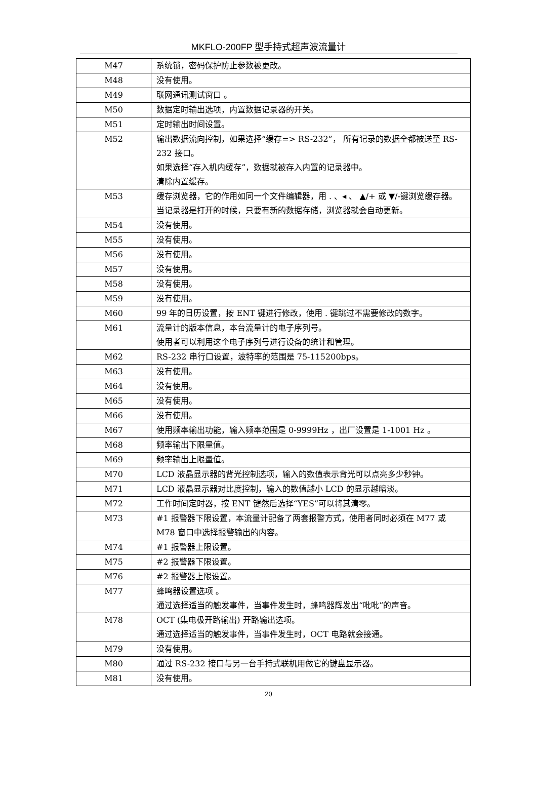MKFLO-200FP 型手持式超声波流量计
| M47 | 系统锁，密码保护防止参数被更改。 |
| M48 | 没有使用。 |
| M49 | 联网通讯测试窗口 。 |
| M50 | 数据定时输出选项，内置数据记录器的开关。 |
| M51 | 定时输出时间设置。 |
| M52 | 输出数据流向控制，如果选择“缓存=> RS-232”， 所有记录的数据全都被送至 RS-232 接口。 如果选择“存入机内缓存”，数据就被存入内置的记录器中。 清除内置缓存。 |
| M53 | 缓存浏览器，它的作用如同一个文件编辑器，用 . 、◂ 、 ▲/+ 或 ▼/-键浏览缓存器。 当记录器是打开的时候，只要有新的数据存储，浏览器就会自动更新。 |
| M54 | 没有使用。 |
| M55 | 没有使用。 |
| M56 | 没有使用。 |
| M57 | 没有使用。 |
| M58 | 没有使用。 |
| M59 | 没有使用。 |
| M60 | 99 年的日历设置，按 ENT 键进行修改，使用 . 键跳过不需要修改的数字。 |
| M61 | 流量计的版本信息，本台流量计的电子序列号。 使用者可以利用这个电子序列号进行设备的统计和管理。 |
| M62 | RS-232 串行口设置，波特率的范围是 75-115200bps。 |
| M63 | 没有使用。 |
| M64 | 没有使用。 |
| M65 | 没有使用。 |
| M66 | 没有使用。 |
| M67 | 使用频率输出功能，输入频率范围是 0-9999Hz ，出厂设置是 1-1001 Hz 。 |
| M68 | 频率输出下限量值。 |
| M69 | 频率输出上限量值。 |
| M70 | LCD 液晶显示器的背光控制选项，输入的数值表示背光可以点亮多少秒钟。 |
| M71 | LCD 液晶显示器对比度控制，输入的数值越小 LCD 的显示越暗淡。 |
| M72 | 工作时间定时器，按 ENT 键然后选择“YES”可以将其清零。 |
| M73 | #1 报警器下限设置，本流量计配备了两套报警方式，使用者同时必须在 M77 或 M78 窗口中选择报警输出的内容。 |
| M74 | #1 报警器上限设置。 |
| M75 | #2 报警器下限设置。 |
| M76 | #2 报警器上限设置。 |
| M77 | 蜂鸣器设置选项 。 通过选择适当的触发事件，当事件发生时，蜂鸣器辉发出“吡吡”的声音。 |
| M78 | OCT (集电极开路输出) 开路输出选项。 通过选择适当的触发事件，当事件发生时，OCT 电路就会接通。 |
| M79 | 没有使用。 |
| M80 | 通过 RS-232 接口与另一台手持式联机用做它的键盘显示器。 |
| M81 | 没有使用。 |
20